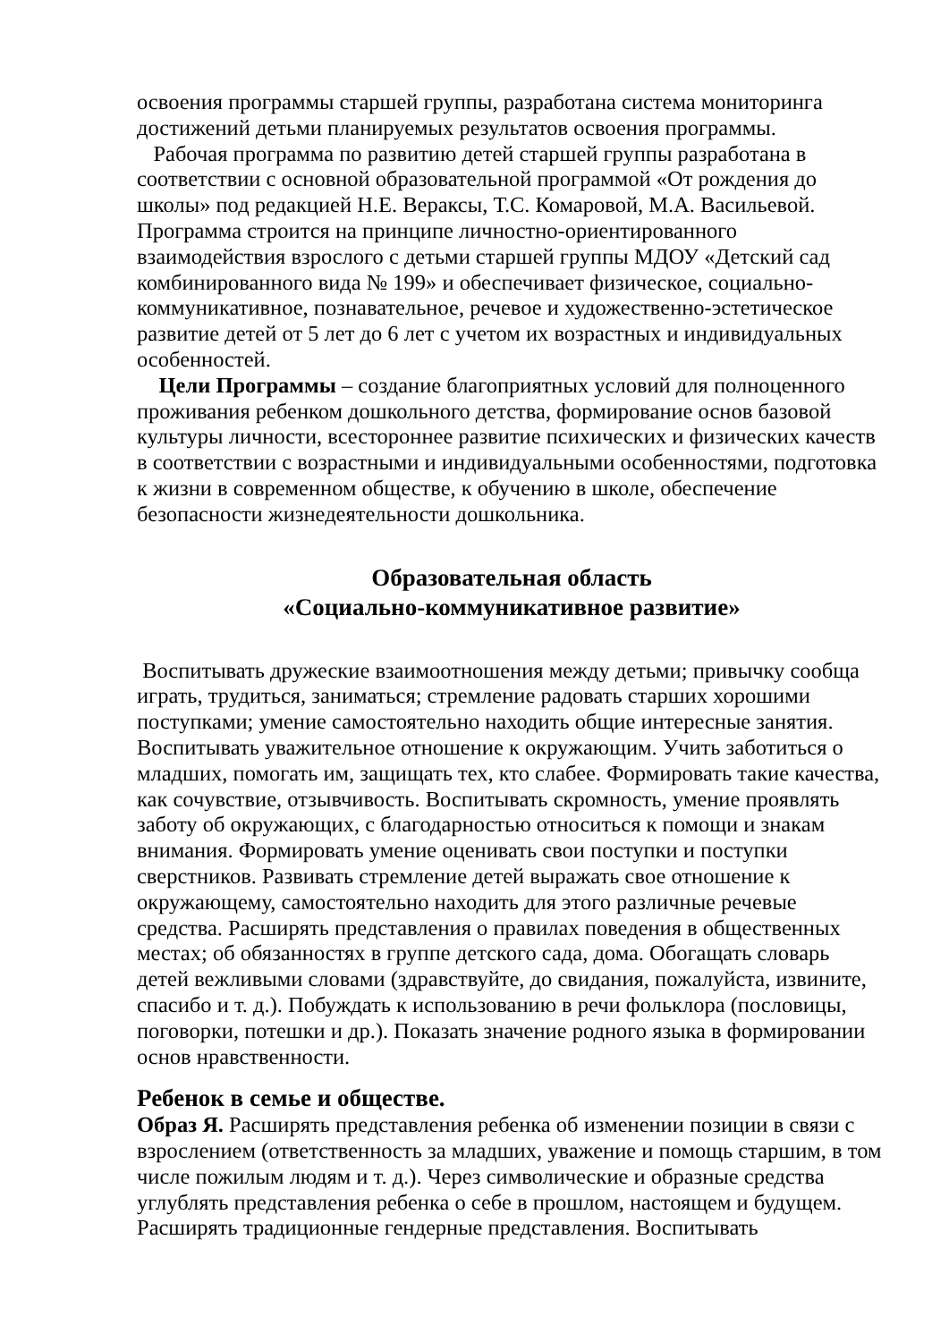освоения программы старшей группы, разработана система мониторинга достижений детьми планируемых результатов освоения программы.
Рабочая программа по развитию детей старшей группы разработана в соответствии с основной образовательной программой «От рождения до школы» под редакцией Н.Е. Вераксы, Т.С. Комаровой, М.А. Васильевой. Программа строится на принципе личностно-ориентированного взаимодействия взрослого с детьми старшей группы МДОУ «Детский сад комбинированного вида № 199» и обеспечивает физическое, социально-коммуникативное, познавательное, речевое и художественно-эстетическое развитие детей от 5 лет до 6 лет с учетом их возрастных и индивидуальных особенностей.
Цели Программы – создание благоприятных условий для полноценного проживания ребенком дошкольного детства, формирование основ базовой культуры личности, всестороннее развитие психических и физических качеств в соответствии с возрастными и индивидуальными особенностями, подготовка к жизни в современном обществе, к обучению в школе, обеспечение безопасности жизнедеятельности дошкольника.
Образовательная область
«Социально-коммуникативное развитие»
Воспитывать дружеские взаимоотношения между детьми; привычку сообща играть, трудиться, заниматься; стремление радовать старших хорошими поступками; умение самостоятельно находить общие интересные занятия. Воспитывать уважительное отношение к окружающим. Учить заботиться о младших, помогать им, защищать тех, кто слабее. Формировать такие качества, как сочувствие, отзывчивость. Воспитывать скромность, умение проявлять заботу об окружающих, с благодарностью относиться к помощи и знакам внимания. Формировать умение оценивать свои поступки и поступки сверстников. Развивать стремление детей выражать свое отношение к окружающему, самостоятельно находить для этого различные речевые средства. Расширять представления о правилах поведения в общественных местах; об обязанностях в группе детского сада, дома. Обогащать словарь детей вежливыми словами (здравствуйте, до свидания, пожалуйста, извините, спасибо и т. д.). Побуждать к использованию в речи фольклора (пословицы, поговорки, потешки и др.). Показать значение родного языка в формировании основ нравственности.
Ребенок в семье и обществе.
Образ Я. Расширять представления ребенка об изменении позиции в связи с взрослением (ответственность за младших, уважение и помощь старшим, в том числе пожилым людям и т. д.). Через символические и образные средства углублять представления ребенка о себе в прошлом, настоящем и будущем. Расширять традиционные гендерные представления. Воспитывать